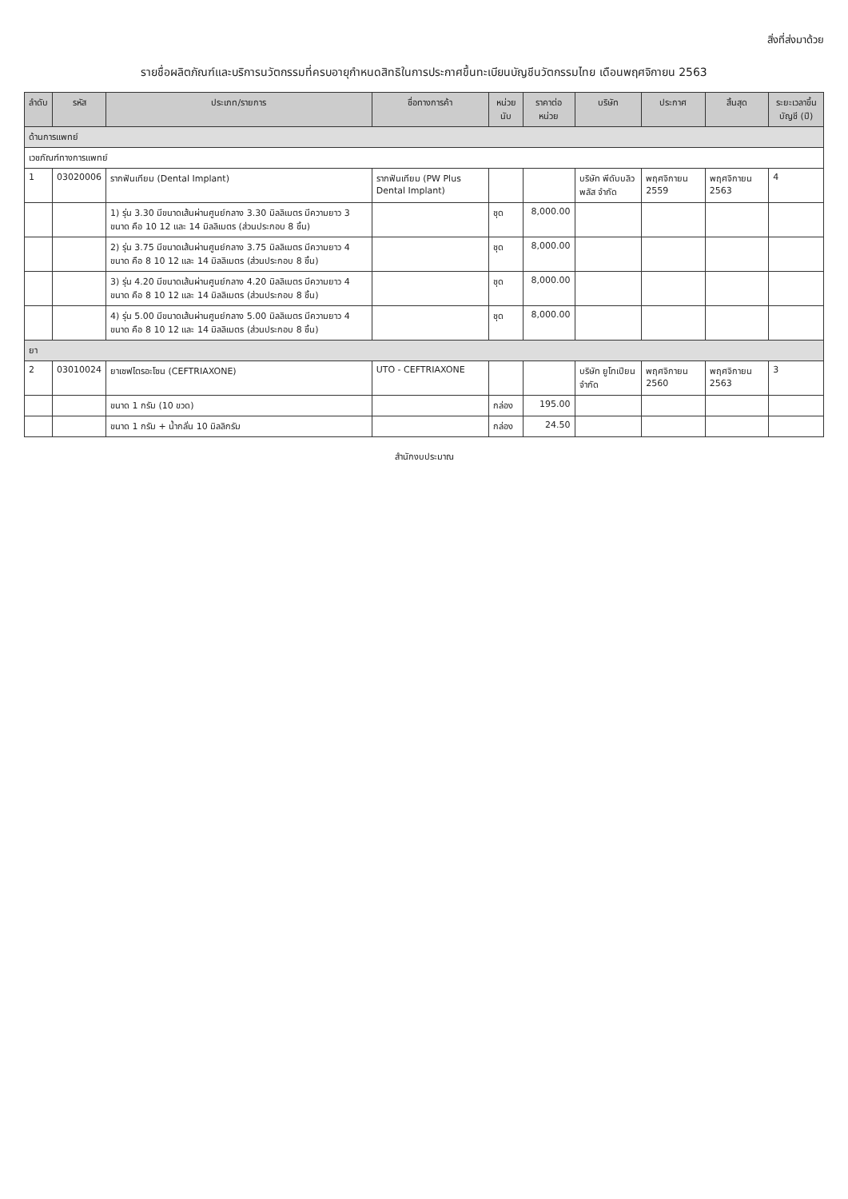สิ่งที่ส่งมาด้วย
รายชื่อผลิตภัณฑ์และบริการนวัตกรรมที่ครบอายุกำหนดสิทธิในการประกาศขึ้นทะเบียนบัญชีนวัตกรรมไทย เดือนพฤศจิกายน 2563
| ลำดับ | รหัส | ประเภท/รายการ | ชื่อทางการค้า | หน่วยนับ | ราคาต่อหน่วย | บริษัท | ประกาศ | สิ้นสุด | ระยะเวลาขึ้นบัญชี (ปี) |
| --- | --- | --- | --- | --- | --- | --- | --- | --- | --- |
| ด้านการแพทย์ | | | | | | | | | |
| เวชภัณฑ์ทางการแพทย์ | | | | | | | | | |
| 1 | 03020006 | รากฟันเทียม (Dental Implant) | รากฟันเทียม (PW Plus Dental Implant) | | | บริษัท พีดับบลิว พลัส จำกัด | พฤศจิกายน 2559 | พฤศจิกายน 2563 | 4 |
| | | 1) รุ่น 3.30 มีขนาดเส้นผ่านศูนย์กลาง 3.30 มิลลิเมตร มีความยาว 3 ขนาด คือ 10 12 และ 14 มิลลิเมตร (ส่วนประกอบ 8 ชิ้น) | | ชุด | 8,000.00 | | | | |
| | | 2) รุ่น 3.75 มีขนาดเส้นผ่านศูนย์กลาง 3.75 มิลลิเมตร มีความยาว 4 ขนาด คือ 8 10 12 และ 14 มิลลิเมตร (ส่วนประกอบ 8 ชิ้น) | | ชุด | 8,000.00 | | | | |
| | | 3) รุ่น 4.20 มีขนาดเส้นผ่านศูนย์กลาง 4.20 มิลลิเมตร มีความยาว 4 ขนาด คือ 8 10 12 และ 14 มิลลิเมตร (ส่วนประกอบ 8 ชิ้น) | | ชุด | 8,000.00 | | | | |
| | | 4) รุ่น 5.00 มีขนาดเส้นผ่านศูนย์กลาง 5.00 มิลลิเมตร มีความยาว 4 ขนาด คือ 8 10 12 และ 14 มิลลิเมตร (ส่วนประกอบ 8 ชิ้น) | | ชุด | 8,000.00 | | | | |
| ยา | | | | | | | | | |
| 2 | 03010024 | ยาเซฟไตรอะโซน (CEFTRIAXONE) | UTO - CEFTRIAXONE | | | บริษัท ยูโทเปียน จำกัด | พฤศจิกายน 2560 | พฤศจิกายน 2563 | 3 |
| | | ขนาด 1 กรัม (10 ขวด) | | กล่อง | 195.00 | | | | |
| | | ขนาด 1 กรัม + น้ำกลั่น 10 มิลลิกรัม | | กล่อง | 24.50 | | | | |
สำนักงบประมาณ